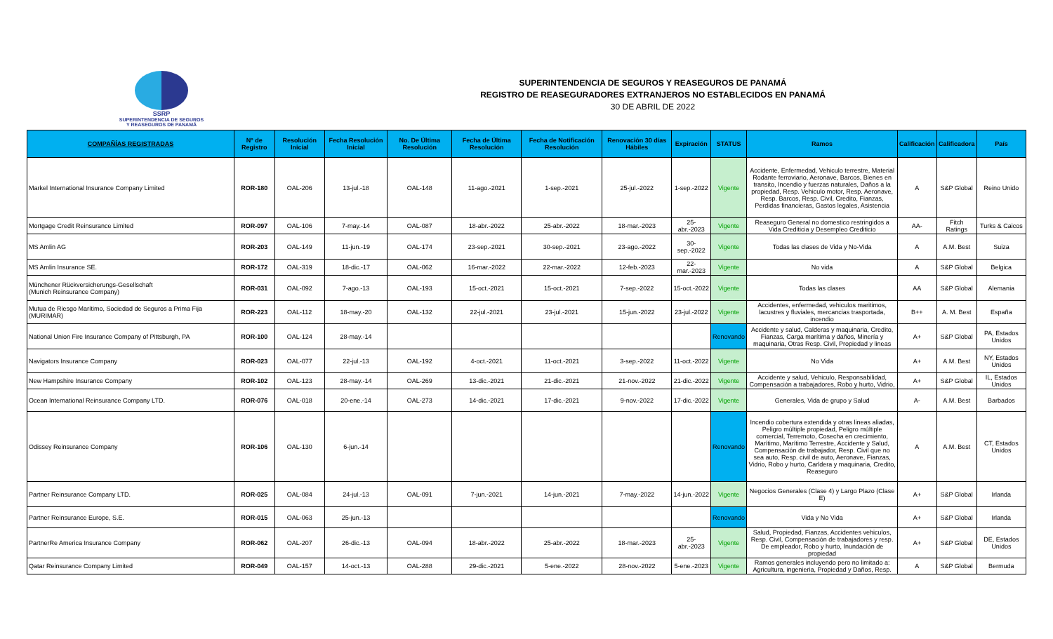SSRP
SUPERINTENDENCIA DE SEGUROS
Y REASEGUROS DE PANAMÁ
SUPERINTENDENCIA DE SEGUROS Y REASEGUROS DE PANAMÁ
REGISTRO DE REASEGURADORES EXTRANJEROS NO ESTABLECIDOS EN PANAMÁ
30 DE ABRIL DE 2022
| COMPAÑÍAS REGISTRADAS | Nº de Registro | Resolución Inicial | Fecha Resolución Inicial | No. De Última Resolución | Fecha de Última Resolución | Fecha de Notificación Resolución | Renovación 30 días Hábiles | Expiración | STATUS | Ramos | Calificación | Calificadora | País |
| --- | --- | --- | --- | --- | --- | --- | --- | --- | --- | --- | --- | --- | --- |
| Markel International Insurance Company Limited | ROR-180 | OAL-206 | 13-jul.-18 | OAL-148 | 11-ago.-2021 | 1-sep.-2021 | 25-jul.-2022 | 1-sep.-2022 | Vigente | Accidente, Enfermedad, Vehiculo terrestre, Material Rodante ferroviario, Aeronave, Barcos, Bienes en transito, Incendio y fuerzas naturales, Daños a la propiedad, Resp. Vehiculo motor, Resp. Aeronave, Resp. Barcos, Resp. Civil, Credito, Fianzas, Perdidas financieras, Gastos legales, Asistencia | A | S&P Global | Reino Unido |
| Mortgage Credit Reinsurance Limited | ROR-097 | OAL-106 | 7-may.-14 | OAL-087 | 18-abr.-2022 | 25-abr.-2022 | 18-mar.-2023 | 25-abr.-2023 | Vigente | Reaseguro General no domestico restringidos a Vida Crediticia y Desempleo Crediticio | AA- | Fitch Ratings | Turks & Caicos |
| MS Amlin AG | ROR-203 | OAL-149 | 11-jun.-19 | OAL-174 | 23-sep.-2021 | 30-sep.-2021 | 23-ago.-2022 | 30-sep.-2022 | Vigente | Todas las clases de Vida y No-Vida | A | A.M. Best | Suiza |
| MS Amlin Insurance SE. | ROR-172 | OAL-319 | 18-dic.-17 | OAL-062 | 16-mar.-2022 | 22-mar.-2022 | 12-feb.-2023 | 22-mar.-2023 | Vigente | No vida | A | S&P Global | Belgica |
| Münchener Rückversicherungs-Gesellschaft (Munich Reinsurance Company) | ROR-031 | OAL-092 | 7-ago.-13 | OAL-193 | 15-oct.-2021 | 15-oct.-2021 | 7-sep.-2022 | 15-oct.-2022 | Vigente | Todas las clases | AA | S&P Global | Alemania |
| Mutua de Riesgo Marítimo, Sociedad de Seguros a Prima Fija (MURIMAR) | ROR-223 | OAL-112 | 18-may.-20 | OAL-132 | 22-jul.-2021 | 23-jul.-2021 | 15-jun.-2022 | 23-jul.-2022 | Vigente | Accidentes, enfermedad, vehiculos maritimos, lacustres y fluviales, mercancias trasportada, incendio | B++ | A. M. Best | España |
| National Union Fire Insurance Company of Pittsburgh, PA | ROR-100 | OAL-124 | 28-may.-14 | | | | | | Renovando | Accidente y salud, Calderas y maquinaria, Credito, Fianzas, Carga marítima y daños, Minería y maquinaria, Otras Resp. Civil, Propiedad y lineas | A+ | S&P Global | PA, Estados Unidos |
| Navigators Insurance Company | ROR-023 | OAL-077 | 22-jul.-13 | OAL-192 | 4-oct.-2021 | 11-oct.-2021 | 3-sep.-2022 | 11-oct.-2022 | Vigente | No Vida | A+ | A.M. Best | NY, Estados Unidos |
| New Hampshire Insurance Company | ROR-102 | OAL-123 | 28-may.-14 | OAL-269 | 13-dic.-2021 | 21-dic.-2021 | 21-nov.-2022 | 21-dic.-2022 | Vigente | Accidente y salud, Vehiculo, Responsabilidad, Compensaciòn a trabajadores, Robo y hurto, Vidrio, | A+ | S&P Global | IL, Estados Unidos |
| Ocean International Reinsurance Company LTD. | ROR-076 | OAL-018 | 20-ene.-14 | OAL-273 | 14-dic.-2021 | 17-dic.-2021 | 9-nov.-2022 | 17-dic.-2022 | Vigente | Generales, Vida de grupo y Salud | A- | A.M. Best | Barbados |
| Odissey Reinsurance Company | ROR-106 | OAL-130 | 6-jun.-14 | | | | | | Renovando | Incendio cobertura extendida y otras lineas aliadas, Peligro múltiple propiedad, Peligro múltiple comercial, Terremoto, Cosecha en crecimiento, Marítimo, Marítimo Terrestre, Accidente y Salud, Compensación de trabajador, Resp. Civil que no sea auto, Resp. civil de auto, Aeronave, Fianzas, Vidrio, Robo y hurto, Carldera y maquinaria, Credito, Reaseguro | A | A.M. Best | CT, Estados Unidos |
| Partner Reinsurance Company LTD. | ROR-025 | OAL-084 | 24-jul.-13 | OAL-091 | 7-jun.-2021 | 14-jun.-2021 | 7-may.-2022 | 14-jun.-2022 | Vigente | Negocios Generales (Clase 4) y Largo Plazo (Clase E) | A+ | S&P Global | Irlanda |
| Partner Reinsurance Europe, S.E. | ROR-015 | OAL-063 | 25-jun.-13 | | | | | | Renovando | Vida y No Vida | A+ | S&P Global | Irlanda |
| PartnerRe America Insurance Company | ROR-062 | OAL-207 | 26-dic.-13 | OAL-094 | 18-abr.-2022 | 25-abr.-2022 | 18-mar.-2023 | 25-abr.-2023 | Vigente | Salud, Propiedad, Fianzas, Accidentes vehiculos, Resp. Civil, Compensación de trabajadores y resp. De empleador, Robo y hurto, Inundación de propiedad | A+ | S&P Global | DE, Estados Unidos |
| Qatar Reinsurance Company Limited | ROR-049 | OAL-157 | 14-oct.-13 | OAL-288 | 29-dic.-2021 | 5-ene.-2022 | 28-nov.-2022 | 5-ene.-2023 | Vigente | Ramos generales incluyendo pero no limitado a: Agricultura, ingenieria, Propiedad y Daños, Resp. | A | S&P Global | Bermuda |